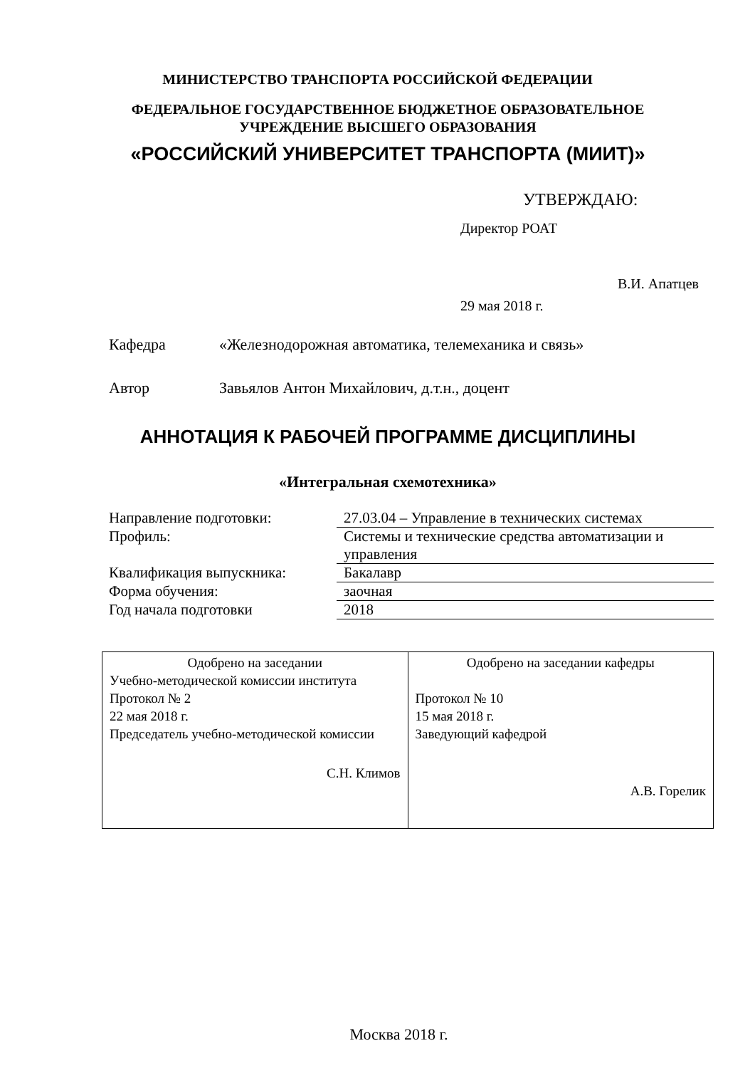МИНИСТЕРСТВО ТРАНСПОРТА РОССИЙСКОЙ ФЕДЕРАЦИИ
ФЕДЕРАЛЬНОЕ ГОСУДАРСТВЕННОЕ БЮДЖЕТНОЕ ОБРАЗОВАТЕЛЬНОЕ УЧРЕЖДЕНИЕ ВЫСШЕГО ОБРАЗОВАНИЯ
«РОССИЙСКИЙ УНИВЕРСИТЕТ ТРАНСПОРТА (МИИТ)»
УТВЕРЖДАЮ:
Директор РОАТ
В.И. Апатцев
29 мая 2018 г.
Кафедра «Железнодорожная автоматика, телемеханика и связь»
Автор Завьялов Антон Михайлович, д.т.н., доцент
АННОТАЦИЯ К РАБОЧЕЙ ПРОГРАММЕ ДИСЦИПЛИНЫ
«Интегральная схемотехника»
| Направление подготовки: | 27.03.04 – Управление в технических системах |
| Профиль: | Системы и технические средства автоматизации и управления |
| Квалификация выпускника: | Бакалавр |
| Форма обучения: | заочная |
| Год начала подготовки | 2018 |
| Одобрено на заседании Учебно-методической комиссии института Протокол № 2 22 мая 2018 г. Председатель учебно-методической комиссии С.Н. Климов | Одобрено на заседании кафедры Протокол № 10 15 мая 2018 г. Заведующий кафедрой А.В. Горелик |
Москва 2018 г.